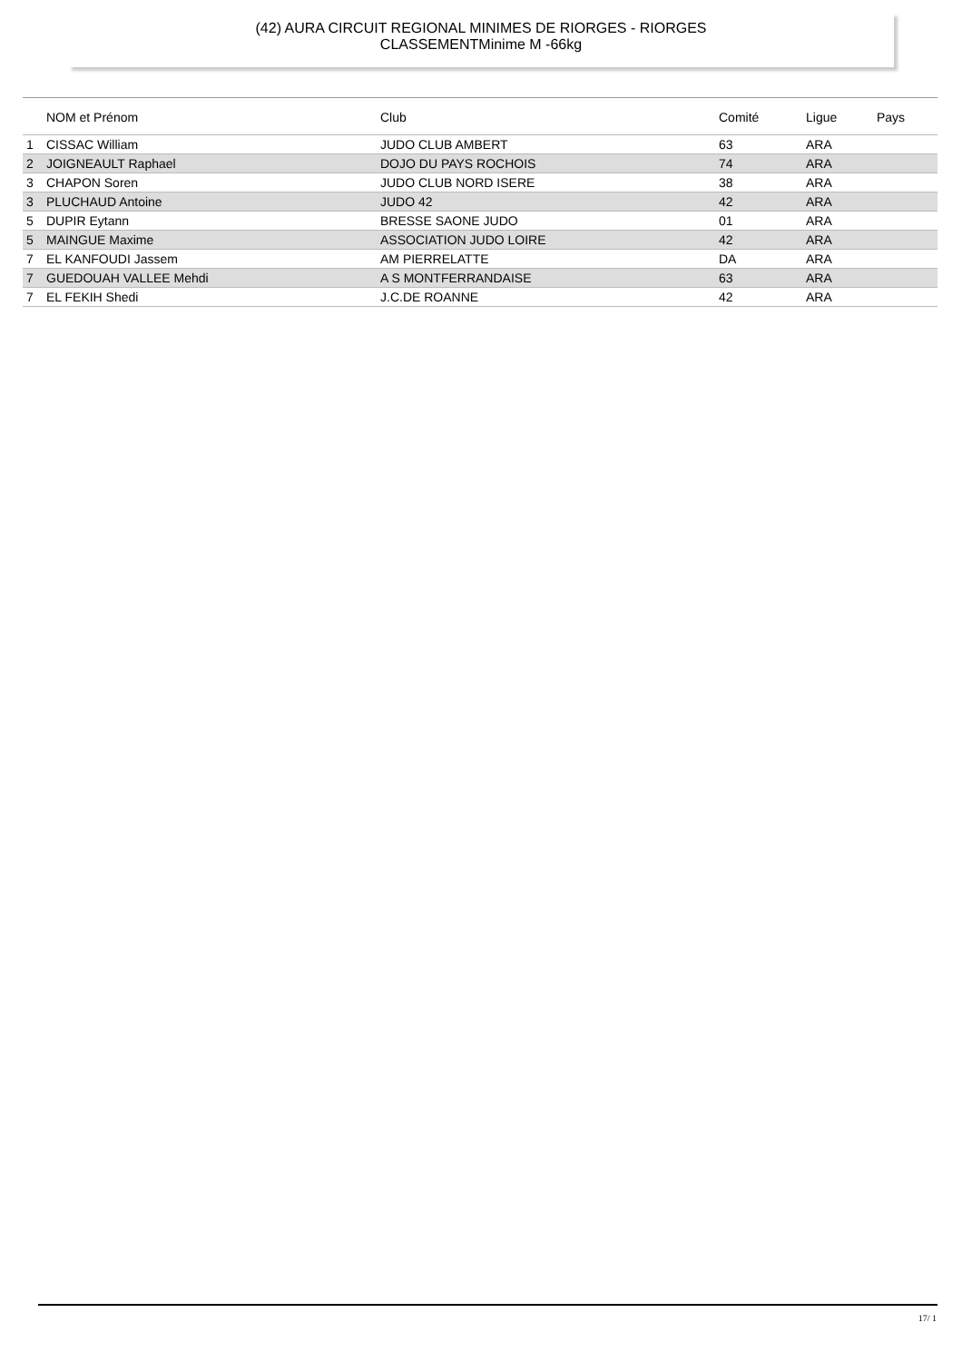(42) AURA CIRCUIT REGIONAL MINIMES DE RIORGES - RIORGES
CLASSEMENTMinime M -66kg
| | NOM et Prénom | Club | Comité | Ligue | Pays |
| --- | --- | --- | --- | --- | --- |
| 1 | CISSAC William | JUDO CLUB AMBERT | 63 | ARA | |
| 2 | JOIGNEAULT Raphael | DOJO DU PAYS ROCHOIS | 74 | ARA | |
| 3 | CHAPON Soren | JUDO CLUB NORD ISERE | 38 | ARA | |
| 3 | PLUCHAUD Antoine | JUDO 42 | 42 | ARA | |
| 5 | DUPIR Eytann | BRESSE SAONE JUDO | 01 | ARA | |
| 5 | MAINGUE Maxime | ASSOCIATION JUDO LOIRE | 42 | ARA | |
| 7 | EL KANFOUDI Jassem | AM PIERRELATTE | DA | ARA | |
| 7 | GUEDOUAH VALLEE Mehdi | A S MONTFERRANDAISE | 63 | ARA | |
| 7 | EL FEKIH Shedi | J.C.DE ROANNE | 42 | ARA | |
17/ 1